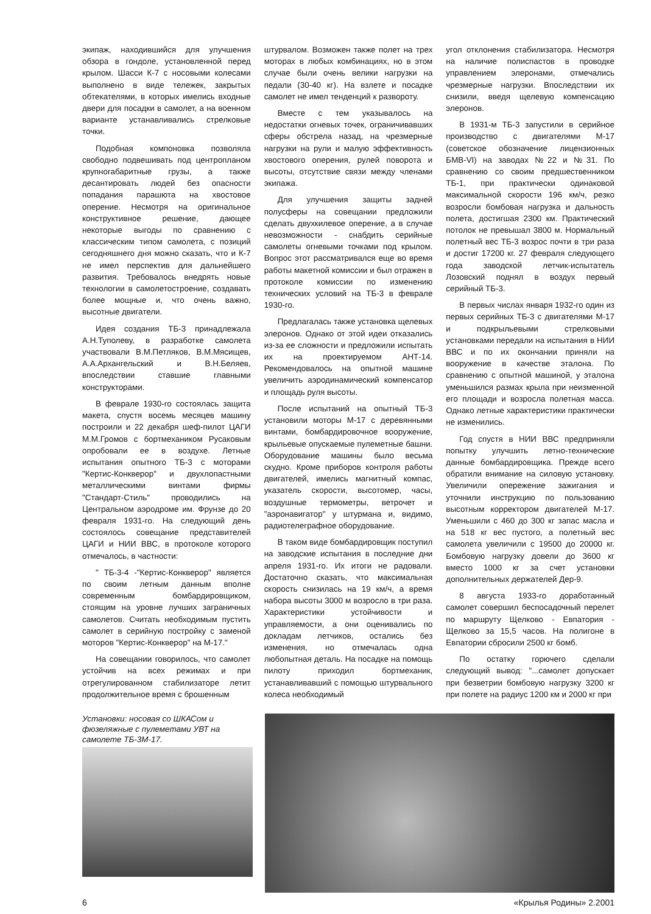экипаж, находившийся для улучшения обзора в гондоле, установленной перед крылом. Шасси К-7 с носовыми колесами выполнено в виде тележек, закрытых обтекателями, в которых имелись входные двери для посадки в самолет, а на военном варианте устанавливались стрелковые точки.
Подобная компоновка позволяла свободно подвешивать под центропланом крупногабаритные грузы, а также десантировать людей без опасности попадания парашюта на хвостовое оперение. Несмотря на оригинальное конструктивное решение, дающее некоторые выгоды по сравнению с классическим типом самолета, с позиций сегодняшнего дня можно сказать, что и К-7 не имел перспектив для дальнейшего развития. Требовалось внедрять новые технологии в самолетостроение, создавать более мощные и, что очень важно, высотные двигатели.
Идея создания ТБ-3 принадлежала А.Н.Туполеву, в разработке самолета участвовали В.М.Петляков, В.М.Мясищев, А.А.Архангельский и В.Н.Беляев, впоследствии ставшие главными конструкторами.
В феврале 1930-го состоялась защита макета, спустя восемь месяцев машину построили и 22 декабря шеф-пилот ЦАГИ М.М.Громов с бортмехаником Русаковым опробовали ее в воздухе. Летные испытания опытного ТБ-3 с моторами "Кертис-Конкверор" и двухлопастными металлическими винтами фирмы "Стандарт-Стиль" проводились на Центральном аэродроме им. Фрунзе до 20 февраля 1931-го. На следующий день состоялось совещание представителей ЦАГИ и НИИ ВВС, в протоколе которого отмечалось, в частности:
" ТБ-3-4 -"Кертис-Конкверор" является по своим летным данным вполне современным бомбардировщиком, стоящим на уровне лучших заграничных самолетов. Считать необходимым пустить самолет в серийную постройку с заменой моторов "Кертис-Конкверор" на М-17."
На совещании говорилось, что самолет устойчив на всех режимах и при отрегулированном стабилизаторе летит продолжительное время с брошенным
штурвалом. Возможен также полет на трех моторах в любых комбинациях, но в этом случае были очень велики нагрузки на педали (30-40 кг). На взлете и посадке самолет не имел тенденций к развороту.
Вместе с тем указывалось на недостатки огневых точек, ограничивавших сферы обстрела назад, на чрезмерные нагрузки на рули и малую эффективность хвостового оперения, рулей поворота и высоты, отсутствие связи между членами экипажа.
Для улучшения защиты задней полусферы на совещании предложили сделать двухкилевое оперение, а в случае невозможности - снабдить серийные самолеты огневыми точками под крылом. Вопрос этот рассматривался еще во время работы макетной комиссии и был отражен в протоколе комиссии по изменению технических условий на ТБ-3 в феврале 1930-го.
Предлагалась также установка щелевых элеронов. Однако от этой идеи отказались из-за ее сложности и предложили испытать их на проектируемом АНТ-14. Рекомендовалось на опытной машине увеличить аэродинамический компенсатор и площадь руля высоты.
После испытаний на опытный ТБ-3 установили моторы М-17 с деревянными винтами, бомбардировочное вооружение, крыльевые опускаемые пулеметные башни. Оборудование машины было весьма скудно. Кроме приборов контроля работы двигателей, имелись магнитный компас, указатель скорости, высотомер, часы, воздушные термометры, ветрочет и "аэронавигатор" у штурмана и, видимо, радиотелеграфное оборудование.
В таком виде бомбардировщик поступил на заводские испытания в последние дни апреля 1931-го. Их итоги не радовали. Достаточно сказать, что максимальная скорость снизилась на 19 км/ч, а время набора высоты 3000 м возросло в три раза. Характеристики устойчивости и управляемости, а они оценивались по докладам летчиков, остались без изменения, но отмечалась одна любопытная деталь. На посадке на помощь пилоту приходил бортмеханик, устанавливавший с помощью штурвального колеса необходимый
угол отклонения стабилизатора. Несмотря на наличие полиспастов в проводке управлением элеронами, отмечались чрезмерные нагрузки. Впоследствии их снизили, введя щелевую компенсацию элеронов.
В 1931-м ТБ-3 запустили в серийное производство с двигателями М-17 (советское обозначение лицензионных БМВ-VI) на заводах №22 и №31. По сравнению со своим предшественником ТБ-1, при практически одинаковой максимальной скорости 196 км/ч, резко возросли бомбовая нагрузка и дальность полета, достигшая 2300 км. Практический потолок не превышал 3800 м. Нормальный полетный вес ТБ-3 возрос почти в три раза и достиг 17200 кг. 27 февраля следующего года заводской летчик-испытатель Лозовский поднял в воздух первый серийный ТБ-3.
В первых числах января 1932-го один из первых серийных ТБ-3 с двигателями М-17 и подкрыльевыми стрелковыми установками передали на испытания в НИИ ВВС и по их окончании приняли на вооружение в качестве эталона. По сравнению с опытной машиной, у эталона уменьшился размах крыла при неизменной его площади и возросла полетная масса. Однако летные характеристики практически не изменились.
Год спустя в НИИ ВВС предприняли попытку улучшить летно-технические данные бомбардировщика. Прежде всего обратили внимание на силовую установку. Увеличили опережение зажигания и уточнили инструкцию по пользованию высотным корректором двигателей М-17. Уменьшили с 460 до 300 кг запас масла и на 518 кг вес пустого, а полетный вес самолета увеличили с 19500 до 20000 кг. Бомбовую нагрузку довели до 3600 кг вместо 1000 кг за счет установки дополнительных держателей Дер-9.
8 августа 1933-го доработанный самолет совершил беспосадочный перелет по маршруту Щелково - Евпатория - Щелково за 15,5 часов. На полигоне в Евпатории сбросили 2500 кг бомб.
По остатку горючего сделали следующий вывод: "...самолет допускает при безветрии бомбовую нагрузку 3200 кг при полете на радиус 1200 км и 2000 кг при
Установки: носовая со ШКАСом и фюзеляжные с пулеметами УВТ на самолете ТБ-3М-17.
6 «Крылья Родины» 2.2001